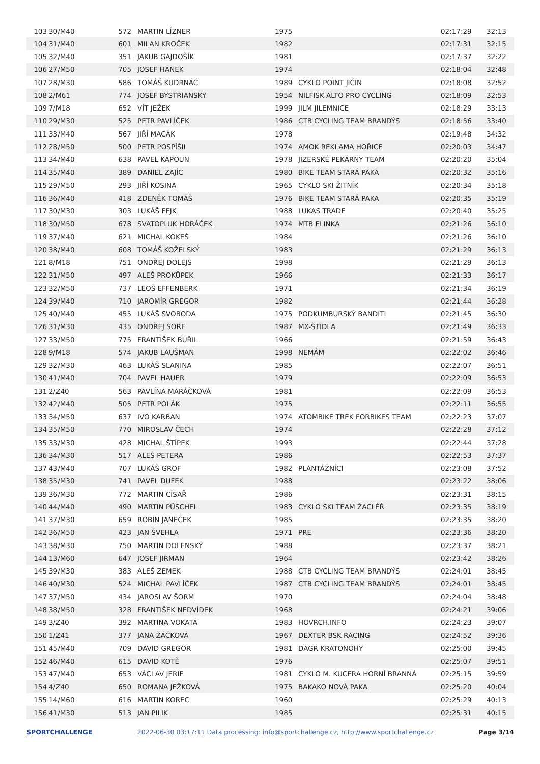| 103 | 30/M40 | 572 | MARTIN LÍZNER | 1975 | | 02:17:29 | 32:13 |
| 104 | 31/M40 | 601 | MILAN KROČEK | 1982 | | 02:17:31 | 32:15 |
| 105 | 32/M40 | 351 | JAKUB GAJDOŠÍK | 1981 | | 02:17:37 | 32:22 |
| 106 | 27/M50 | 705 | JOSEF HANEK | 1974 | | 02:18:04 | 32:48 |
| 107 | 28/M30 | 586 | TOMÁŠ KUDRNÁČ | 1989 | CYKLO POINT JIČÍN | 02:18:08 | 32:52 |
| 108 | 2/M61 | 774 | JOSEF BYSTRIANSKY | 1954 | NILFISK ALTO PRO CYCLING | 02:18:09 | 32:53 |
| 109 | 7/M18 | 652 | VÍT JEŽEK | 1999 | JILM JILEMNICE | 02:18:29 | 33:13 |
| 110 | 29/M30 | 525 | PETR PAVLÍČEK | 1986 | CTB CYCLING TEAM BRANDÝS | 02:18:56 | 33:40 |
| 111 | 33/M40 | 567 | JIŘÍ MACÁK | 1978 | | 02:19:48 | 34:32 |
| 112 | 28/M50 | 500 | PETR POSPÍŠIL | 1974 | AMOK REKLAMA HOŘICE | 02:20:03 | 34:47 |
| 113 | 34/M40 | 638 | PAVEL KAPOUN | 1978 | JIZERSKÉ PEKÁRNY TEAM | 02:20:20 | 35:04 |
| 114 | 35/M40 | 389 | DANIEL ZAJÍC | 1980 | BIKE TEAM STARÁ PAKA | 02:20:32 | 35:16 |
| 115 | 29/M50 | 293 | JIŘÍ KOSINA | 1965 | CYKLO SKI ŽITNÍK | 02:20:34 | 35:18 |
| 116 | 36/M40 | 418 | ZDENĚK TOMÁŠ | 1976 | BIKE TEAM STARÁ PAKA | 02:20:35 | 35:19 |
| 117 | 30/M30 | 303 | LUKÁŠ FEJK | 1988 | LUKAS TRADE | 02:20:40 | 35:25 |
| 118 | 30/M50 | 678 | SVATOPLUK HORÁČEK | 1974 | MTB ELINKA | 02:21:26 | 36:10 |
| 119 | 37/M40 | 621 | MICHAL KOKEŠ | 1984 | | 02:21:26 | 36:10 |
| 120 | 38/M40 | 608 | TOMÁŠ KOŽELSKÝ | 1983 | | 02:21:29 | 36:13 |
| 121 | 8/M18 | 751 | ONDŘEJ DOLEJŠ | 1998 | | 02:21:29 | 36:13 |
| 122 | 31/M50 | 497 | ALEŠ PROKŮPEK | 1966 | | 02:21:33 | 36:17 |
| 123 | 32/M50 | 737 | LEOŠ EFFENBERK | 1971 | | 02:21:34 | 36:19 |
| 124 | 39/M40 | 710 | JAROMÍR GREGOR | 1982 | | 02:21:44 | 36:28 |
| 125 | 40/M40 | 455 | LUKÁŠ SVOBODA | 1975 | PODKUMBURSKÝ BANDITI | 02:21:45 | 36:30 |
| 126 | 31/M30 | 435 | ONDŘEJ ŠORF | 1987 | MX-ŠTIDLA | 02:21:49 | 36:33 |
| 127 | 33/M50 | 775 | FRANTIŠEK BUŘIL | 1966 | | 02:21:59 | 36:43 |
| 128 | 9/M18 | 574 | JAKUB LAUŠMAN | 1998 | NEMÁM | 02:22:02 | 36:46 |
| 129 | 32/M30 | 463 | LUKÁŠ SLANINA | 1985 | | 02:22:07 | 36:51 |
| 130 | 41/M40 | 704 | PAVEL HAUER | 1979 | | 02:22:09 | 36:53 |
| 131 | 2/Z40 | 563 | PAVLÍNA MARÁČKOVÁ | 1981 | | 02:22:09 | 36:53 |
| 132 | 42/M40 | 505 | PETR POLÁK | 1975 | | 02:22:11 | 36:55 |
| 133 | 34/M50 | 637 | IVO KARBAN | 1974 | ATOMBIKE TREK FORBIKES TEAM | 02:22:23 | 37:07 |
| 134 | 35/M50 | 770 | MIROSLAV ČECH | 1974 | | 02:22:28 | 37:12 |
| 135 | 33/M30 | 428 | MICHAL ŠTÍPEK | 1993 | | 02:22:44 | 37:28 |
| 136 | 34/M30 | 517 | ALEŠ PETERA | 1986 | | 02:22:53 | 37:37 |
| 137 | 43/M40 | 707 | LUKÁŠ GROF | 1982 | PLANTÁŽNÍCI | 02:23:08 | 37:52 |
| 138 | 35/M30 | 741 | PAVEL DUFEK | 1988 | | 02:23:22 | 38:06 |
| 139 | 36/M30 | 772 | MARTIN CÍSAŘ | 1986 | | 02:23:31 | 38:15 |
| 140 | 44/M40 | 490 | MARTIN PÜSCHEL | 1983 | CYKLO SKI TEAM ŽACLÉŘ | 02:23:35 | 38:19 |
| 141 | 37/M30 | 659 | ROBIN JANEČEK | 1985 | | 02:23:35 | 38:20 |
| 142 | 36/M50 | 423 | JAN ŠVEHLA | 1971 | PRE | 02:23:36 | 38:20 |
| 143 | 38/M30 | 750 | MARTIN DOLENSKÝ | 1988 | | 02:23:37 | 38:21 |
| 144 | 13/M60 | 647 | JOSEF JIRMAN | 1964 | | 02:23:42 | 38:26 |
| 145 | 39/M30 | 383 | ALEŠ ZEMEK | 1988 | CTB CYCLING TEAM BRANDÝS | 02:24:01 | 38:45 |
| 146 | 40/M30 | 524 | MICHAL PAVLÍČEK | 1987 | CTB CYCLING TEAM BRANDÝS | 02:24:01 | 38:45 |
| 147 | 37/M50 | 434 | JAROSLAV ŠORM | 1970 | | 02:24:04 | 38:48 |
| 148 | 38/M50 | 328 | FRANTIŠEK NEDVÍDEK | 1968 | | 02:24:21 | 39:06 |
| 149 | 3/Z40 | 392 | MARTINA VOKATÁ | 1983 | HOVRCH.INFO | 02:24:23 | 39:07 |
| 150 | 1/Z41 | 377 | JANA ŽÁČKOVÁ | 1967 | DEXTER BSK RACING | 02:24:52 | 39:36 |
| 151 | 45/M40 | 709 | DAVID GREGOR | 1981 | DAGR KRATONOHY | 02:25:00 | 39:45 |
| 152 | 46/M40 | 615 | DAVID KOTĚ | 1976 | | 02:25:07 | 39:51 |
| 153 | 47/M40 | 653 | VÁCLAV JERIE | 1981 | CYKLO M. KUCERA HORNÍ BRANNÁ | 02:25:15 | 39:59 |
| 154 | 4/Z40 | 650 | ROMANA JEŽKOVÁ | 1975 | BAKAKO NOVÁ PAKA | 02:25:20 | 40:04 |
| 155 | 14/M60 | 616 | MARTIN KOREC | 1960 | | 02:25:29 | 40:13 |
| 156 | 41/M30 | 513 | JAN PILIK | 1985 | | 02:25:31 | 40:15 |
SPORTCHALLENGE 2022-06-30 03:17:11 Data processing: info@sportchallenge.cz, http://www.sportchallenge.cz Page 3/14